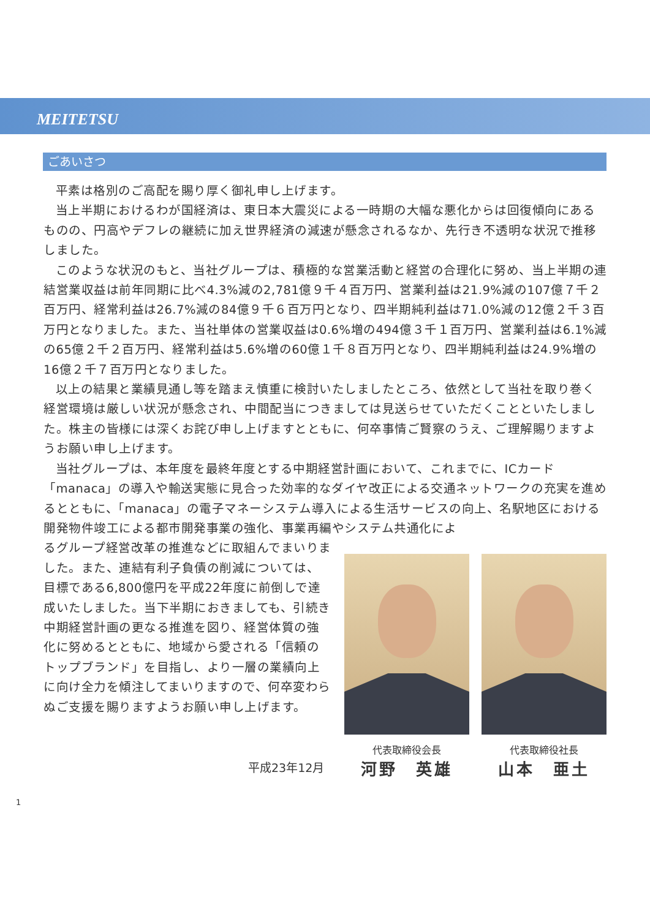MEITETSU
ごあいさつ
平素は格別のご高配を賜り厚く御礼申し上げます。
当上半期におけるわが国経済は、東日本大震災による一時期の大幅な悪化からは回復傾向にあるものの、円高やデフレの継続に加え世界経済の減速が懸念されるなか、先行き不透明な状況で推移しました。
このような状況のもと、当社グループは、積極的な営業活動と経営の合理化に努め、当上半期の連結営業収益は前年同期に比べ4.3%減の2,781億９千４百万円、営業利益は21.9%減の107億７千２百万円、経常利益は26.7%減の84億９千６百万円となり、四半期純利益は71.0%減の12億２千３百万円となりました。また、当社単体の営業収益は0.6%増の494億３千１百万円、営業利益は6.1%減の65億２千２百万円、経常利益は5.6%増の60億１千８百万円となり、四半期純利益は24.9%増の16億２千７百万円となりました。
以上の結果と業績見通し等を踏まえ慎重に検討いたしましたところ、依然として当社を取り巻く経営環境は厳しい状況が懸念され、中間配当につきましては見送らせていただくことといたしました。株主の皆様には深くお詫び申し上げますとともに、何卒事情ご賢察のうえ、ご理解賜りますようお願い申し上げます。
当社グループは、本年度を最終年度とする中期経営計画において、これまでに、ICカード「manaca」の導入や輸送実態に見合った効率的なダイヤ改正による交通ネットワークの充実を進めるとともに、「manaca」の電子マネーシステム導入による生活サービスの向上、名駅地区における開発物件竣工による都市開発事業の強化、事業再編やシステム共通化によ
るグループ経営改革の推進などに取組んでまいりました。また、連結有利子負債の削減については、目標である6,800億円を平成22年度に前倒しで達成いたしました。当下半期におきましても、引続き中期経営計画の更なる推進を図り、経営体質の強化に努めるとともに、地域から愛される「信頼のトップブランド」を目指し、より一層の業績向上に向け全力を傾注してまいりますので、何卒変わらぬご支援を賜りますようお願い申し上げます。
代表取締役会長
河野　英雄
代表取締役社長
山本　亜土
平成23年12月
1